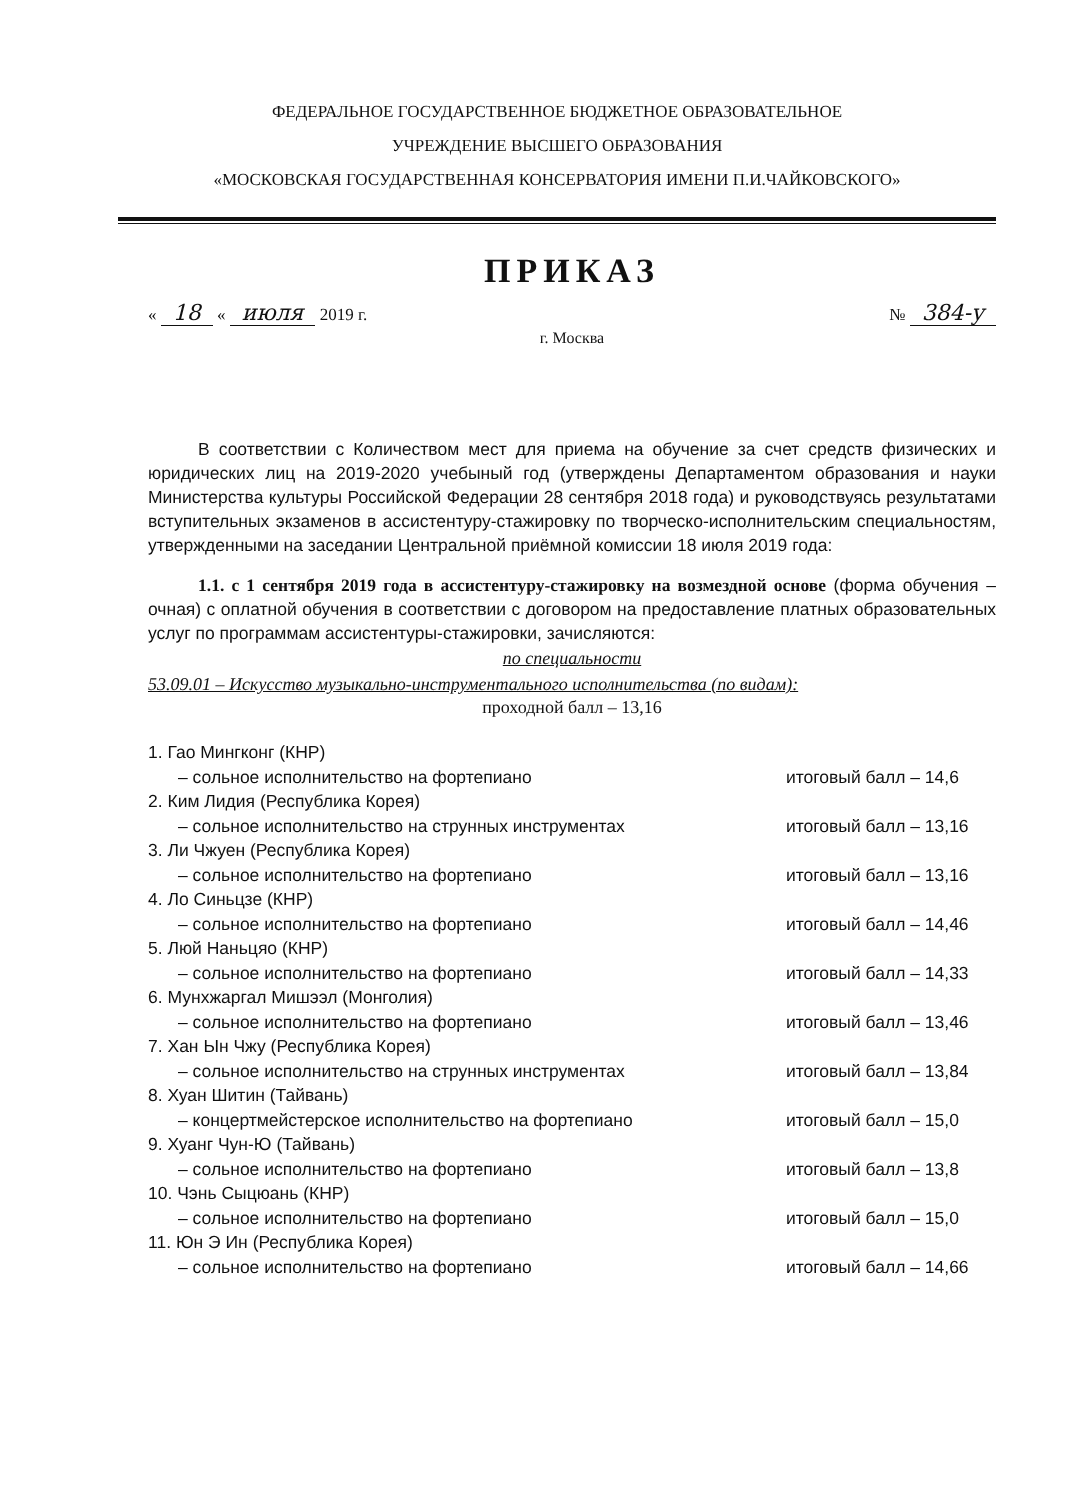ФЕДЕРАЛЬНОЕ ГОСУДАРСТВЕННОЕ БЮДЖЕТНОЕ ОБРАЗОВАТЕЛЬНОЕ
УЧРЕЖДЕНИЕ ВЫСШЕГО ОБРАЗОВАНИЯ
«МОСКОВСКАЯ ГОСУДАРСТВЕННАЯ КОНСЕРВАТОРИЯ ИМЕНИ П.И.ЧАЙКОВСКОГО»
ПРИКАЗ
« 18 « июля 2019 г. № 384-у
г. Москва
В соответствии с Количеством мест для приема на обучение за счет средств физических и юридических лиц на 2019-2020 учебыный год (утверждены Департаментом образования и науки Министерства культуры Российской Федерации 28 сентября 2018 года) и руководствуясь результатами вступительных экзаменов в ассистентуру-стажировку по творческо-исполнительским специальностям, утвержденными на заседании Центральной приёмной комиссии 18 июля 2019 года:
1.1. с 1 сентября 2019 года в ассистентуру-стажировку на возмездной основе (форма обучения – очная) с оплатной обучения в соответствии с договором на предоставление платных образовательных услуг по программам ассистентуры-стажировки, зачисляются:
по специальности
53.09.01 – Искусство музыкально-инструментального исполнительства (по видам):
проходной балл – 13,16
1. Гао Мингконг (КНР)
– сольное исполнительство на фортепиано итоговый балл – 14,6
2. Ким Лидия (Республика Корея)
– сольное исполнительство на струнных инструментах итоговый балл – 13,16
3. Ли Чжуен (Республика Корея)
– сольное исполнительство на фортепиано итоговый балл – 13,16
4. Ло Синьцзе (КНР)
– сольное исполнительство на фортепиано итоговый балл – 14,46
5. Люй Наньцяо (КНР)
– сольное исполнительство на фортепиано итоговый балл – 14,33
6. Мунхжаргал Мишээл (Монголия)
– сольное исполнительство на фортепиано итоговый балл – 13,46
7. Хан Ын Чжу (Республика Корея)
– сольное исполнительство на струнных инструментах итоговый балл – 13,84
8. Хуан Шитин (Тайвань)
– концертмейстерское исполнительство на фортепиано итоговый балл – 15,0
9. Хуанг Чун-Ю (Тайвань)
– сольное исполнительство на фортепиано итоговый балл – 13,8
10. Чэнь Сыцюань (КНР)
– сольное исполнительство на фортепиано итоговый балл – 15,0
11. Юн Э Ин (Республика Корея)
– сольное исполнительство на фортепиано итоговый балл – 14,66